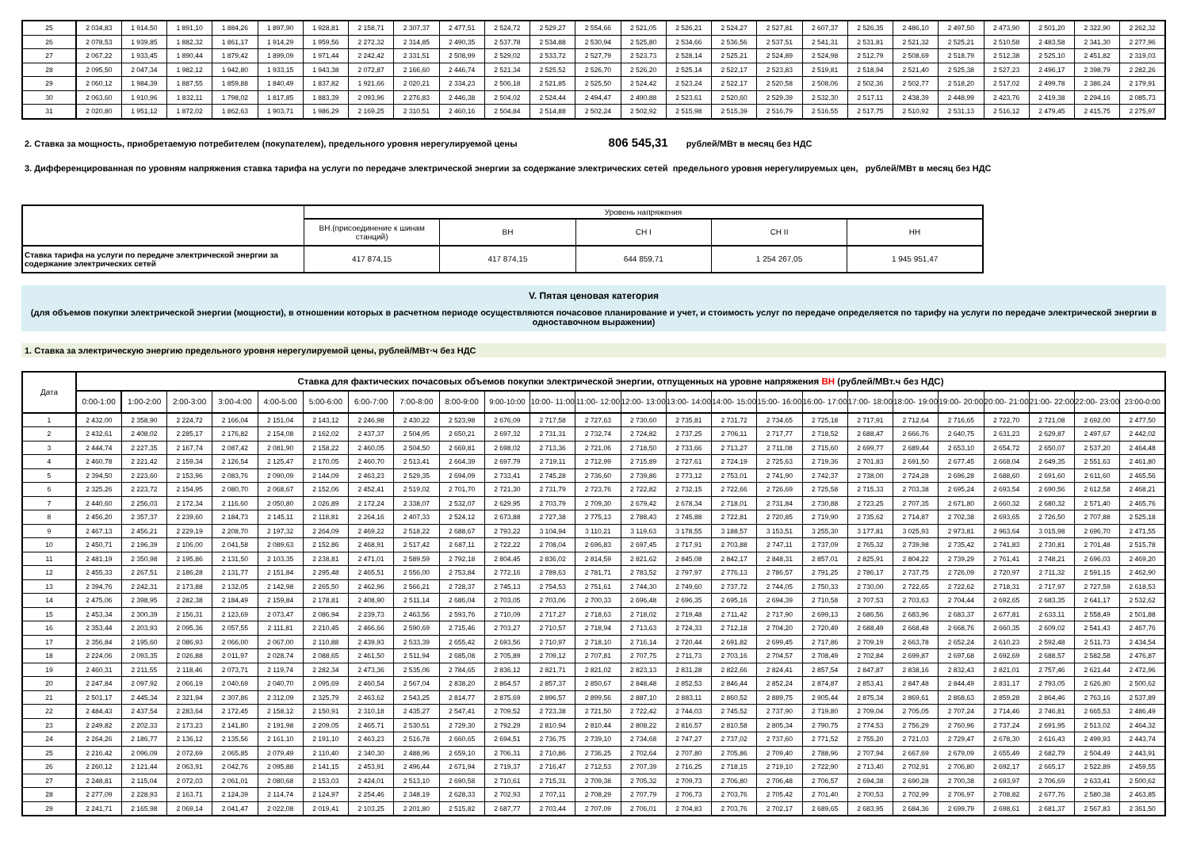| 25 | 2 034,83 | 1 914,50 | 1 891,10 | 1 884,26 | 1 897,90 | 1 928,81 | 2 158,71 | 2 307,37 | 2 477,51 | 2 524,72 | 2 529,27 | 2 554,66 | 2 521,05 | 2 526,21 | 2 524,27 | 2 527,81 | 2 607,37 | 2 526,35 | 2 486,10 | 2 497,50 | 2 473,90 | 2 501,20 | 2 322,90 | 2 262,32 |
| 26 | 2 078,53 | 1 939,85 | 1 882,32 | 1 861,17 | 1 914,29 | 1 959,56 | 2 272,32 | 2 314,85 | 2 490,35 | 2 537,78 | 2 534,88 | 2 530,94 | 2 525,80 | 2 534,66 | 2 536,56 | 2 537,51 | 2 541,31 | 2 531,81 | 2 521,32 | 2 525,21 | 2 510,58 | 2 483,58 | 2 341,30 | 2 277,96 |
| 27 | 2 067,22 | 1 933,45 | 1 890,44 | 1 879,42 | 1 899,09 | 1 971,44 | 2 242,42 | 2 331,51 | 2 508,99 | 2 529,02 | 2 533,72 | 2 527,79 | 2 523,73 | 2 528,14 | 2 525,21 | 2 524,89 | 2 524,98 | 2 512,79 | 2 508,69 | 2 518,79 | 2 512,38 | 2 525,10 | 2 451,82 | 2 319,03 |
| 28 | 2 095,50 | 2 047,34 | 1 982,12 | 1 942,80 | 1 933,15 | 1 943,38 | 2 072,87 | 2 166,60 | 2 446,74 | 2 521,34 | 2 525,52 | 2 526,70 | 2 526,20 | 2 525,14 | 2 522,17 | 2 523,83 | 2 519,81 | 2 518,94 | 2 521,40 | 2 525,38 | 2 527,23 | 2 496,17 | 2 398,79 | 2 282,26 |
| 29 | 2 060,12 | 1 984,39 | 1 887,55 | 1 859,88 | 1 840,49 | 1 837,82 | 1 921,66 | 2 020,21 | 2 334,23 | 2 506,18 | 2 521,85 | 2 525,50 | 2 524,42 | 2 523,24 | 2 522,17 | 2 520,58 | 2 508,06 | 2 502,36 | 2 502,77 | 2 518,20 | 2 517,02 | 2 499,78 | 2 386,24 | 2 179,91 |
| 30 | 2 063,60 | 1 910,96 | 1 832,11 | 1 798,02 | 1 817,85 | 1 883,39 | 2 093,96 | 2 276,83 | 2 446,38 | 2 504,02 | 2 524,44 | 2 494,47 | 2 490,88 | 2 523,61 | 2 520,60 | 2 529,39 | 2 532,30 | 2 517,11 | 2 438,39 | 2 448,99 | 2 423,76 | 2 419,38 | 2 294,16 | 2 085,73 |
| 31 | 2 020,80 | 1 951,12 | 1 872,02 | 1 862,63 | 1 903,71 | 1 986,29 | 2 169,25 | 2 310,51 | 2 460,16 | 2 504,84 | 2 514,88 | 2 502,24 | 2 502,92 | 2 515,98 | 2 515,39 | 2 516,79 | 2 516,55 | 2 517,75 | 2 510,92 | 2 531,13 | 2 516,12 | 2 479,45 | 2 415,75 | 2 275,97 |
2. Ставка за мощность, приобретаемую потребителем (покупателем), предельного уровня нерегулируемой цены 806 545,31 рублей/МВт в месяц без НДС
3. Дифференцированная по уровням напряжения ставка тарифа на услуги по передаче электрической энергии за содержание электрических сетей предельного уровня нерегулируемых цен, рублей/МВт в месяц без НДС
| | Уровень напряжения | | | | |
| | ВН.(присоединение к шинам станций) | ВН | СН I | СН II | НН |
| Ставка тарифа на услуги по передаче электрической энергии за содержание электрических сетей | 417 874,15 | 417 874,15 | 644 859,71 | 1 254 267,05 | 1 945 951,47 |
V. Пятая ценовая категория
(для объемов покупки электрической энергии (мощности), в отношении которых в расчетном периоде осуществляются почасовое планирование и учет, и стоимость услуг по передаче определяется по тарифу на услуги по передаче электрической энергии в одноставочном выражении)
1. Ставка за электрическую энергию предельного уровня нерегулируемой цены, рублей/МВт·ч без НДС
| Дата | Ставка для фактических почасовых объемов покупки электрической энергии, отпущенных на уровне напряжения ВН (рублей/МВт.ч без НДС) | | | | | | | | | | | | | | | | | | | | | | | |
| --- | --- | --- | --- | --- | --- | --- | --- | --- | --- | --- | --- | --- | --- | --- | --- | --- | --- | --- | --- | --- | --- | --- | --- | --- |
| | 0:00-1:00 | 1:00-2:00 | 2:00-3:00 | 3:00-4:00 | 4:00-5:00 | 5:00-6:00 | 6:00-7:00 | 7:00-8:00 | 8:00-9:00 | 9:00-10:00 | 10:00- 11:00 | 11:00- 12:00 | 12:00- 13:00 | 13:00- 14:00 | 14:00- 15:00 | 15:00- 16:00 | 16:00- 17:00 | 17:00- 18:00 | 18:00- 19:00 | 19:00- 20:00 | 20:00- 21:00 | 21:00- 22:00 | 22:00- 23:00 | 23:00-0:00 |
| 1 | 2 432,00 | 2 358,90 | 2 224,72 | 2 166,04 | 2 151,04 | 2 143,12 | 2 246,98 | 2 430,22 | 2 523,98 | 2 676,09 | 2 717,58 | 2 727,63 | 2 730,60 | 2 735,81 | 2 731,72 | 2 734,65 | 2 725,18 | 2 717,91 | 2 712,64 | 2 716,65 | 2 722,70 | 2 721,08 | 2 692,00 | 2 477,50 |
| 2 | 2 432,61 | 2 408,02 | 2 285,17 | 2 176,82 | 2 154,08 | 2 162,02 | 2 437,37 | 2 504,95 | 2 650,21 | 2 697,32 | 2 731,31 | 2 732,74 | 2 724,82 | 2 737,25 | 2 706,11 | 2 717,77 | 2 718,52 | 2 688,47 | 2 666,76 | 2 640,75 | 2 631,23 | 2 629,87 | 2 497,67 | 2 442,02 |
| 3 | 2 444,74 | 2 227,35 | 2 167,74 | 2 087,42 | 2 081,90 | 2 158,22 | 2 460,05 | 2 504,50 | 2 669,81 | 2 698,02 | 2 713,36 | 2 721,06 | 2 718,50 | 2 733,66 | 2 713,27 | 2 711,08 | 2 715,60 | 2 699,77 | 2 689,44 | 2 653,10 | 2 654,72 | 2 650,07 | 2 537,20 | 2 464,48 |
| 4 | 2 460,78 | 2 221,42 | 2 159,34 | 2 126,54 | 2 125,47 | 2 170,05 | 2 460,70 | 2 513,41 | 2 664,39 | 2 697,79 | 2 719,11 | 2 712,99 | 2 715,89 | 2 727,61 | 2 724,19 | 2 725,63 | 2 719,36 | 2 701,83 | 2 691,50 | 2 677,45 | 2 668,04 | 2 649,35 | 2 551,63 | 2 461,80 |
| 5 | 2 394,50 | 2 223,60 | 2 153,96 | 2 083,76 | 2 090,09 | 2 144,09 | 2 463,23 | 2 529,35 | 2 694,09 | 2 733,41 | 2 745,28 | 2 736,60 | 2 739,86 | 2 773,12 | 2 753,01 | 2 741,90 | 2 742,37 | 2 738,00 | 2 724,28 | 2 696,28 | 2 688,60 | 2 691,60 | 2 611,60 | 2 465,56 |
| 6 | 2 325,26 | 2 223,72 | 2 154,95 | 2 080,70 | 2 068,67 | 2 152,06 | 2 452,41 | 2 519,02 | 2 701,70 | 2 721,30 | 2 731,79 | 2 723,76 | 2 722,82 | 2 732,15 | 2 722,66 | 2 726,69 | 2 725,58 | 2 715,33 | 2 703,38 | 2 695,24 | 2 693,54 | 2 690,56 | 2 612,58 | 2 468,21 |
| 7 | 2 440,60 | 2 256,03 | 2 172,34 | 2 116,60 | 2 050,80 | 2 026,89 | 2 172,24 | 2 338,07 | 2 532,07 | 2 629,95 | 2 703,79 | 2 709,30 | 2 679,42 | 2 678,34 | 2 718,01 | 2 731,84 | 2 730,88 | 2 723,25 | 2 707,35 | 2 671,80 | 2 660,32 | 2 680,32 | 2 571,40 | 2 465,76 |
| 8 | 2 456,20 | 2 357,37 | 2 239,60 | 2 184,73 | 2 145,11 | 2 118,81 | 2 264,16 | 2 407,33 | 2 524,12 | 2 673,88 | 2 727,38 | 2 775,13 | 2 788,43 | 2 745,88 | 2 722,81 | 2 720,85 | 2 719,90 | 2 735,62 | 2 714,87 | 2 702,38 | 2 693,65 | 2 726,50 | 2 707,88 | 2 525,18 |
| 9 | 2 467,13 | 2 456,21 | 2 229,19 | 2 208,70 | 2 197,32 | 2 264,09 | 2 469,22 | 2 518,22 | 2 688,67 | 2 793,22 | 3 104,94 | 3 110,21 | 3 119,63 | 3 178,55 | 3 188,57 | 3 153,51 | 3 255,30 | 3 177,81 | 3 025,93 | 2 973,81 | 2 963,64 | 3 015,98 | 2 696,70 | 2 471,55 |
| 10 | 2 450,71 | 2 196,39 | 2 106,00 | 2 041,58 | 2 089,63 | 2 152,86 | 2 468,91 | 2 517,42 | 2 687,11 | 2 722,22 | 2 708,04 | 2 696,83 | 2 697,45 | 2 717,91 | 2 703,88 | 2 747,11 | 2 737,09 | 2 765,32 | 2 739,98 | 2 735,42 | 2 741,83 | 2 730,81 | 2 701,48 | 2 515,78 |
| 11 | 2 481,19 | 2 350,98 | 2 195,86 | 2 131,50 | 2 103,35 | 2 238,81 | 2 471,01 | 2 589,59 | 2 792,18 | 2 804,45 | 2 836,02 | 2 814,59 | 2 821,62 | 2 845,08 | 2 842,17 | 2 848,31 | 2 857,01 | 2 825,91 | 2 804,22 | 2 739,29 | 2 761,41 | 2 748,21 | 2 696,03 | 2 469,20 |
| 12 | 2 455,33 | 2 267,51 | 2 186,28 | 2 131,77 | 2 151,84 | 2 295,48 | 2 465,51 | 2 556,00 | 2 753,84 | 2 772,16 | 2 789,63 | 2 781,71 | 2 783,52 | 2 797,97 | 2 776,13 | 2 786,57 | 2 791,25 | 2 786,17 | 2 737,75 | 2 726,09 | 2 720,97 | 2 711,32 | 2 591,15 | 2 462,90 |
| 13 | 2 394,76 | 2 242,31 | 2 173,88 | 2 132,05 | 2 142,98 | 2 265,50 | 2 462,96 | 2 566,21 | 2 728,37 | 2 745,13 | 2 754,53 | 2 751,61 | 2 744,30 | 2 749,60 | 2 737,72 | 2 744,05 | 2 750,33 | 2 730,00 | 2 722,65 | 2 722,62 | 2 718,31 | 2 717,97 | 2 727,59 | 2 618,53 |
| 14 | 2 475,06 | 2 398,95 | 2 282,38 | 2 184,49 | 2 159,84 | 2 178,81 | 2 408,90 | 2 511,14 | 2 686,04 | 2 703,05 | 2 703,06 | 2 700,33 | 2 696,48 | 2 696,35 | 2 695,16 | 2 694,39 | 2 710,58 | 2 707,53 | 2 703,63 | 2 704,44 | 2 692,65 | 2 683,35 | 2 641,17 | 2 532,62 |
| 15 | 2 453,34 | 2 300,39 | 2 156,31 | 2 123,69 | 2 073,47 | 2 086,94 | 2 239,73 | 2 463,56 | 2 593,76 | 2 710,09 | 2 717,27 | 2 718,63 | 2 718,02 | 2 719,48 | 2 711,42 | 2 717,90 | 2 699,13 | 2 686,56 | 2 683,96 | 2 683,37 | 2 677,81 | 2 633,11 | 2 558,49 | 2 501,88 |
| 16 | 2 353,44 | 2 203,93 | 2 095,36 | 2 057,55 | 2 111,81 | 2 210,45 | 2 466,66 | 2 590,69 | 2 715,46 | 2 703,27 | 2 710,57 | 2 718,94 | 2 713,63 | 2 724,33 | 2 712,18 | 2 704,20 | 2 720,49 | 2 688,49 | 2 668,48 | 2 668,76 | 2 660,35 | 2 609,02 | 2 541,43 | 2 467,76 |
| 17 | 2 356,84 | 2 195,60 | 2 086,93 | 2 066,00 | 2 067,00 | 2 110,88 | 2 439,93 | 2 533,39 | 2 655,42 | 2 693,56 | 2 710,97 | 2 718,10 | 2 716,14 | 2 720,44 | 2 691,82 | 2 699,45 | 2 717,86 | 2 709,19 | 2 663,78 | 2 652,24 | 2 610,23 | 2 592,48 | 2 511,73 | 2 434,54 |
| 18 | 2 224,06 | 2 093,35 | 2 026,88 | 2 011,97 | 2 028,74 | 2 088,65 | 2 461,50 | 2 511,94 | 2 685,08 | 2 705,89 | 2 709,12 | 2 707,81 | 2 707,75 | 2 711,73 | 2 703,16 | 2 704,57 | 2 708,49 | 2 702,84 | 2 699,87 | 2 697,68 | 2 692,69 | 2 688,57 | 2 582,58 | 2 476,87 |
| 19 | 2 460,31 | 2 211,55 | 2 118,46 | 2 073,71 | 2 119,74 | 2 282,34 | 2 473,36 | 2 535,06 | 2 784,65 | 2 836,12 | 2 821,71 | 2 821,02 | 2 823,13 | 2 831,28 | 2 822,66 | 2 824,41 | 2 857,54 | 2 847,87 | 2 838,16 | 2 832,43 | 2 821,01 | 2 757,46 | 2 621,44 | 2 472,96 |
| 20 | 2 247,84 | 2 097,92 | 2 066,19 | 2 040,69 | 2 040,70 | 2 095,69 | 2 460,54 | 2 567,04 | 2 838,20 | 2 864,57 | 2 857,37 | 2 850,67 | 2 848,48 | 2 852,53 | 2 846,44 | 2 852,24 | 2 874,87 | 2 853,41 | 2 847,48 | 2 844,49 | 2 831,17 | 2 793,05 | 2 626,80 | 2 500,62 |
| 21 | 2 501,17 | 2 445,34 | 2 321,94 | 2 307,86 | 2 312,09 | 2 325,79 | 2 463,62 | 2 543,25 | 2 814,77 | 2 875,69 | 2 896,57 | 2 899,56 | 2 887,10 | 2 883,11 | 2 860,52 | 2 889,75 | 2 905,44 | 2 875,34 | 2 869,61 | 2 868,63 | 2 859,28 | 2 864,46 | 2 763,16 | 2 537,89 |
| 22 | 2 484,43 | 2 437,54 | 2 283,64 | 2 172,45 | 2 158,12 | 2 150,91 | 2 310,18 | 2 435,27 | 2 547,41 | 2 709,52 | 2 723,38 | 2 721,50 | 2 722,42 | 2 744,03 | 2 745,52 | 2 737,90 | 2 719,80 | 2 709,04 | 2 705,05 | 2 707,24 | 2 714,46 | 2 746,81 | 2 665,53 | 2 486,49 |
| 23 | 2 249,82 | 2 202,33 | 2 173,23 | 2 141,80 | 2 191,98 | 2 209,05 | 2 465,71 | 2 530,51 | 2 729,30 | 2 792,29 | 2 810,94 | 2 810,44 | 2 808,22 | 2 816,57 | 2 810,58 | 2 805,34 | 2 790,75 | 2 774,53 | 2 756,29 | 2 760,96 | 2 737,24 | 2 691,95 | 2 513,02 | 2 464,32 |
| 24 | 2 264,26 | 2 186,77 | 2 136,12 | 2 135,56 | 2 161,10 | 2 191,10 | 2 463,23 | 2 516,78 | 2 660,65 | 2 694,51 | 2 736,75 | 2 739,10 | 2 734,68 | 2 747,27 | 2 737,02 | 2 737,60 | 2 771,52 | 2 755,20 | 2 721,03 | 2 729,47 | 2 678,30 | 2 616,43 | 2 499,93 | 2 443,74 |
| 25 | 2 216,42 | 2 096,09 | 2 072,69 | 2 065,85 | 2 079,49 | 2 110,40 | 2 340,30 | 2 488,96 | 2 659,10 | 2 706,31 | 2 710,86 | 2 736,25 | 2 702,64 | 2 707,80 | 2 705,86 | 2 709,40 | 2 788,96 | 2 707,94 | 2 667,69 | 2 679,09 | 2 655,49 | 2 682,79 | 2 504,49 | 2 443,91 |
| 26 | 2 260,12 | 2 121,44 | 2 063,91 | 2 042,76 | 2 095,88 | 2 141,15 | 2 453,91 | 2 496,44 | 2 671,94 | 2 719,37 | 2 716,47 | 2 712,53 | 2 707,39 | 2 716,25 | 2 718,15 | 2 719,10 | 2 722,90 | 2 713,40 | 2 702,91 | 2 706,80 | 2 692,17 | 2 665,17 | 2 522,89 | 2 459,55 |
| 27 | 2 248,81 | 2 115,04 | 2 072,03 | 2 061,01 | 2 080,68 | 2 153,03 | 2 424,01 | 2 513,10 | 2 690,58 | 2 710,61 | 2 715,31 | 2 709,38 | 2 705,32 | 2 709,73 | 2 706,80 | 2 706,48 | 2 706,57 | 2 694,38 | 2 690,28 | 2 700,38 | 2 693,97 | 2 706,69 | 2 633,41 | 2 500,62 |
| 28 | 2 277,09 | 2 228,93 | 2 163,71 | 2 124,39 | 2 114,74 | 2 124,97 | 2 254,46 | 2 348,19 | 2 628,33 | 2 702,93 | 2 707,11 | 2 708,29 | 2 707,79 | 2 706,73 | 2 703,76 | 2 705,42 | 2 701,40 | 2 700,53 | 2 702,99 | 2 706,97 | 2 708,82 | 2 677,76 | 2 580,38 | 2 463,85 |
| 29 | 2 241,71 | 2 165,98 | 2 069,14 | 2 041,47 | 2 022,08 | 2 019,41 | 2 103,25 | 2 201,80 | 2 515,82 | 2 687,77 | 2 703,44 | 2 707,09 | 2 706,01 | 2 704,83 | 2 703,76 | 2 702,17 | 2 689,65 | 2 683,95 | 2 684,36 | 2 699,79 | 2 698,61 | 2 681,37 | 2 567,83 | 2 361,50 |